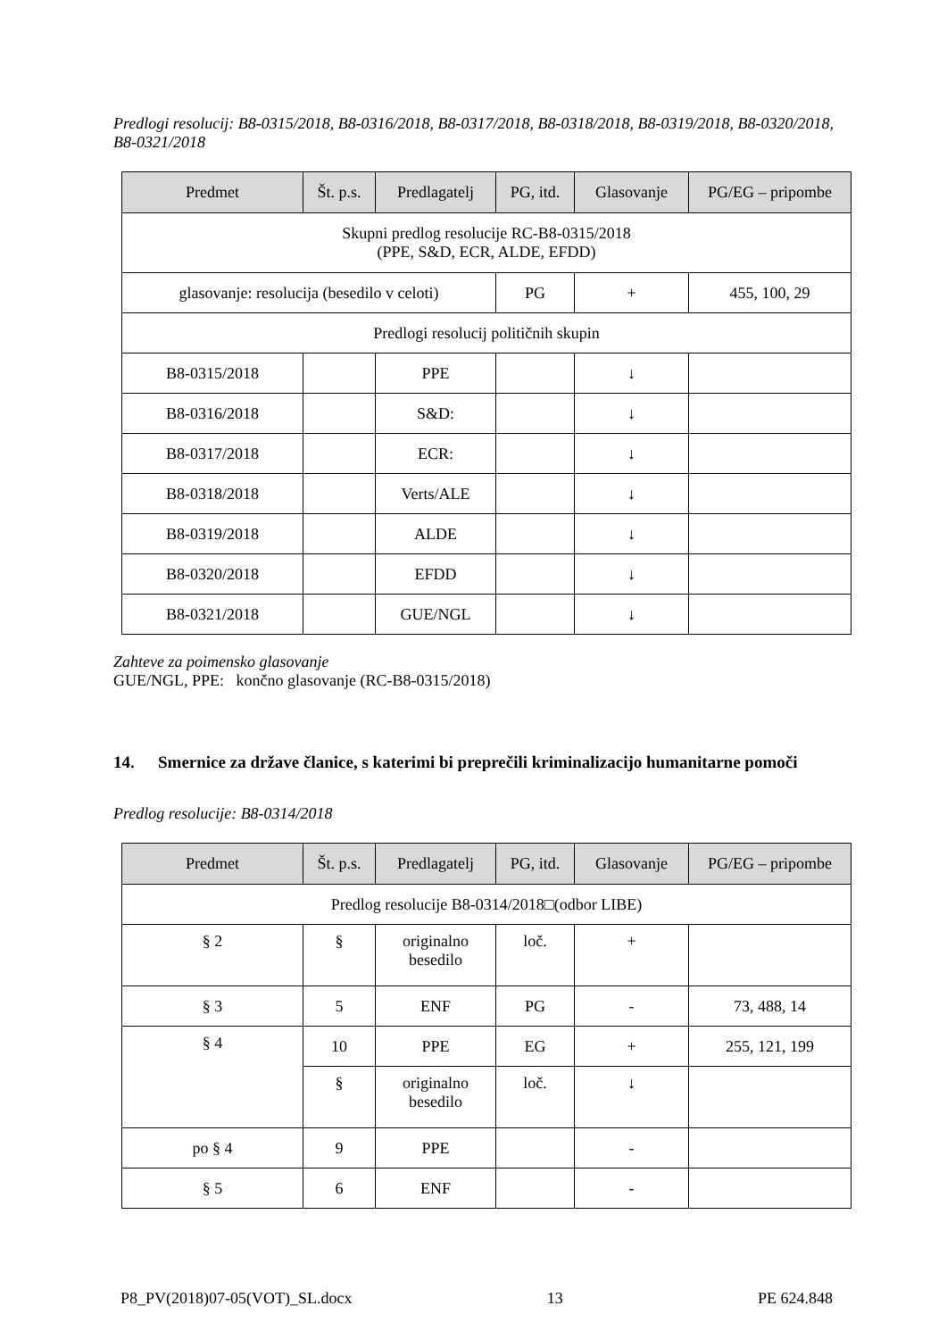Predlogi resolucij: B8-0315/2018, B8-0316/2018, B8-0317/2018, B8-0318/2018, B8-0319/2018, B8-0320/2018, B8-0321/2018
| Predmet | Št. p.s. | Predlagatelj | PG, itd. | Glasovanje | PG/EG – pripombe |
| --- | --- | --- | --- | --- | --- |
| Skupni predlog resolucije RC-B8-0315/2018 (PPE, S&D, ECR, ALDE, EFDD) | | | | | |
| glasovanje: resolucija (besedilo v celoti) | | | PG | + | 455, 100, 29 |
| Predlogi resolucij političnih skupin | | | | | |
| B8-0315/2018 | | PPE | | ↓ | |
| B8-0316/2018 | | S&D: | | ↓ | |
| B8-0317/2018 | | ECR: | | ↓ | |
| B8-0318/2018 | | Verts/ALE | | ↓ | |
| B8-0319/2018 | | ALDE | | ↓ | |
| B8-0320/2018 | | EFDD | | ↓ | |
| B8-0321/2018 | | GUE/NGL | | ↓ | |
Zahteve za poimensko glasovanje
GUE/NGL, PPE: končno glasovanje (RC-B8-0315/2018)
14. Smernice za države članice, s katerimi bi preprečili kriminalizacijo humanitarne pomoči
Predlog resolucije: B8-0314/2018
| Predmet | Št. p.s. | Predlagatelj | PG, itd. | Glasovanje | PG/EG – pripombe |
| --- | --- | --- | --- | --- | --- |
| Predlog resolucije B8-0314/2018□(odbor LIBE) | | | | | |
| § 2 | § | originalno besedilo | loč. | + | |
| § 3 | 5 | ENF | PG | - | 73, 488, 14 |
| § 4 | 10 | PPE | EG | + | 255, 121, 199 |
| | § | originalno besedilo | loč. | ↓ | |
| po § 4 | 9 | PPE | | - | |
| § 5 | 6 | ENF | | - | |
P8_PV(2018)07-05(VOT)_SL.docx 13 PE 624.848